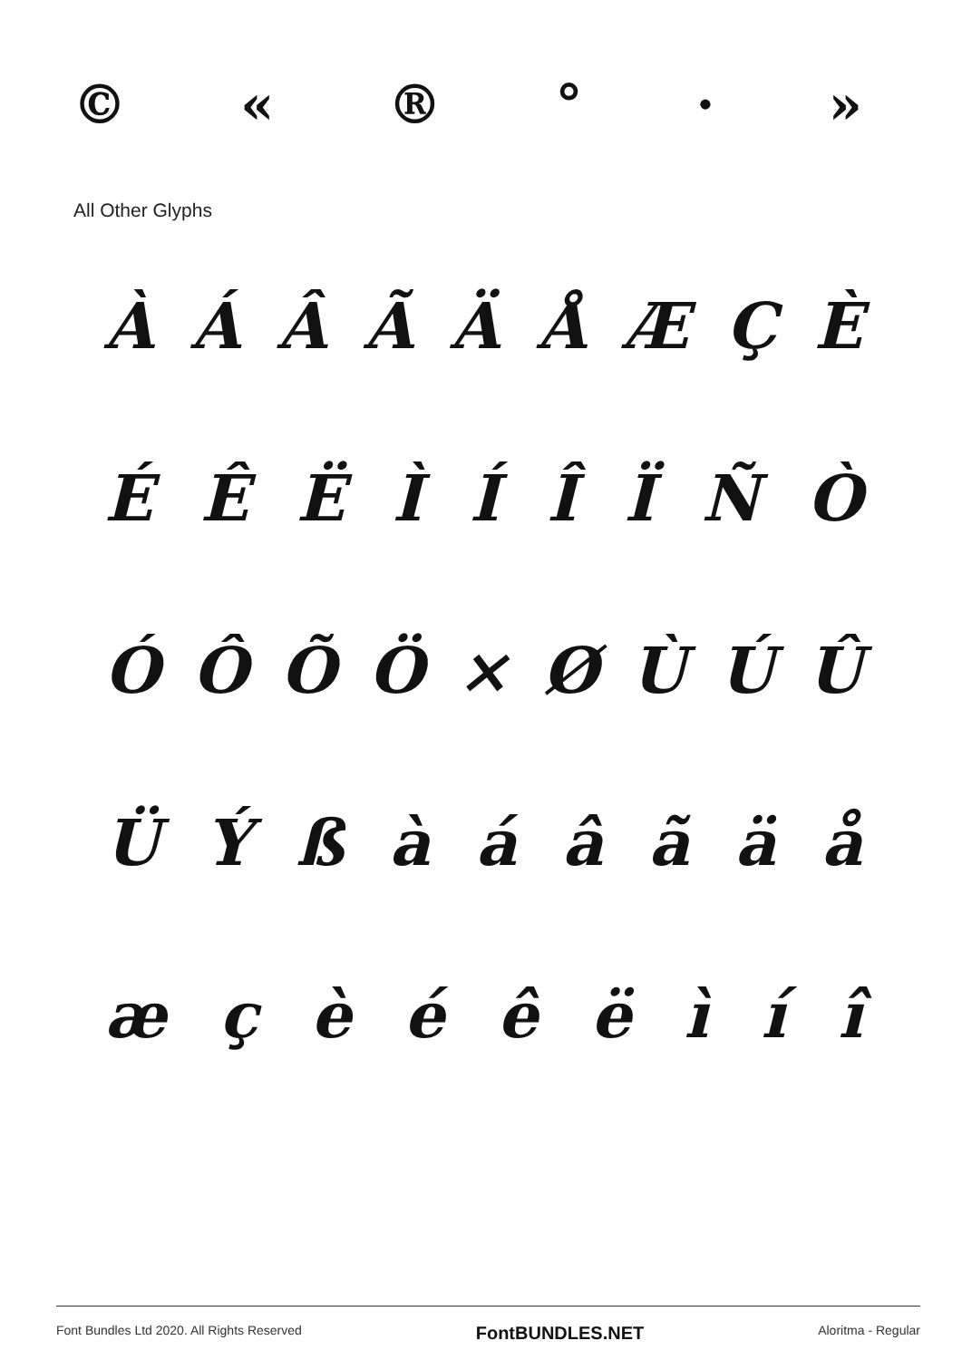© « ® ° · »
All Other Glyphs
ÀÁÂÃÄÅÆÇÈ
ÉÊËÌÍÎÏÑÒ
ÓÔÕÖ × ØÙÚÛ
ÜÝßàáâãäå
æçèéêëìíî
Font Bundles Ltd 2020. All Rights Reserved FontBUNDLES.NET Aloritma - Regular